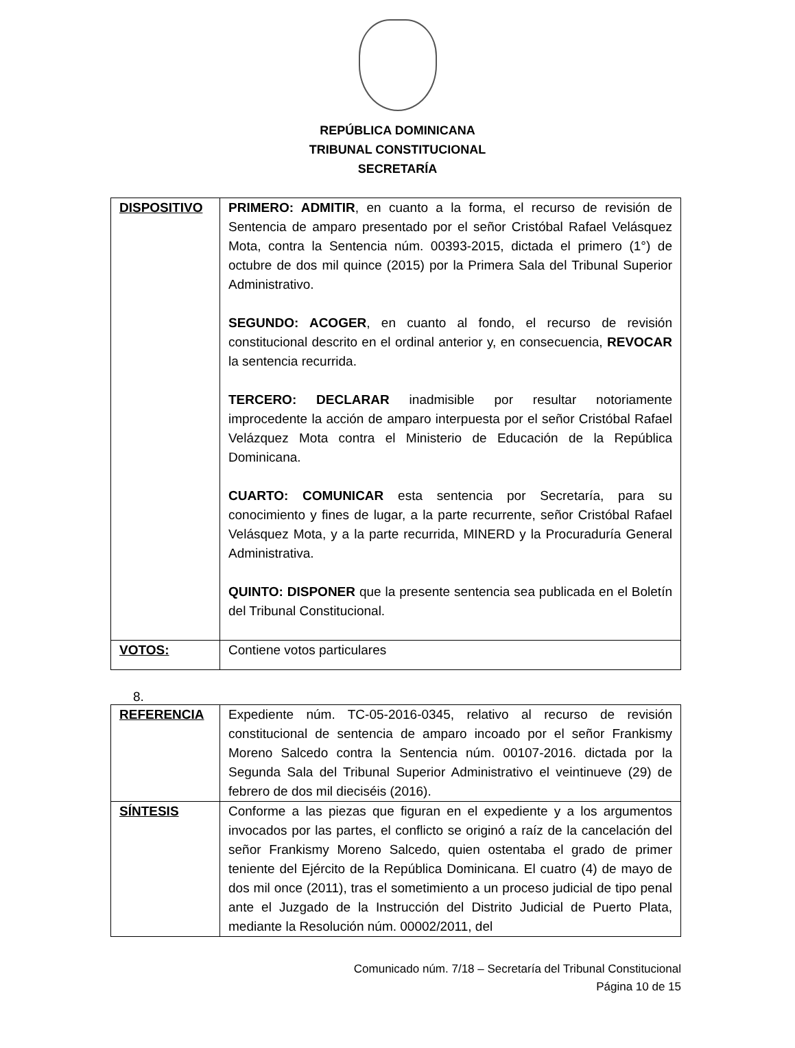REPÚBLICA DOMINICANA
TRIBUNAL CONSTITUCIONAL
SECRETARÍA
| DISPOSITIVO | PRIMERO: ADMITIR , en cuanto a la forma, el recurso de revisión de Sentencia de amparo presentado por el señor Cristóbal Rafael Velásquez Mota, contra la Sentencia núm. 00393-2015, dictada el primero (1°) de octubre de dos mil quince (2015) por la Primera Sala del Tribunal Superior Administrativo. SEGUNDO: ACOGER , en cuanto al fondo, el recurso de revisión constitucional descrito en el ordinal anterior y, en consecuencia, REVOCAR la sentencia recurrida. TERCERO: DECLARAR inadmisible por resultar notoriamente improcedente la acción de amparo interpuesta por el señor Cristóbal Rafael Velázquez Mota contra el Ministerio de Educación de la República Dominicana. CUARTO: COMUNICAR esta sentencia por Secretaría, para su conocimiento y fines de lugar, a la parte recurrente, señor Cristóbal Rafael Velásquez Mota, y a la parte recurrida, MINERD y la Procuraduría General Administrativa. QUINTO: DISPONER que la presente sentencia sea publicada en el Boletín del Tribunal Constitucional. |
| VOTOS: | Contiene votos particulares |
8.
| REFERENCIA | Expediente núm. TC-05-2016-0345, relativo al recurso de revisión constitucional de sentencia de amparo incoado por el señor Frankismy Moreno Salcedo contra la Sentencia núm. 00107-2016. dictada por la Segunda Sala del Tribunal Superior Administrativo el veintinueve (29) de febrero de dos mil dieciséis (2016). |
| SÍNTESIS | Conforme a las piezas que figuran en el expediente y a los argumentos invocados por las partes, el conflicto se originó a raíz de la cancelación del señor Frankismy Moreno Salcedo, quien ostentaba el grado de primer teniente del Ejército de la República Dominicana. El cuatro (4) de mayo de dos mil once (2011), tras el sometimiento a un proceso judicial de tipo penal ante el Juzgado de la Instrucción del Distrito Judicial de Puerto Plata, mediante la Resolución núm. 00002/2011, del |
Comunicado núm. 7/18 – Secretaría del Tribunal Constitucional
Página 10 de 15